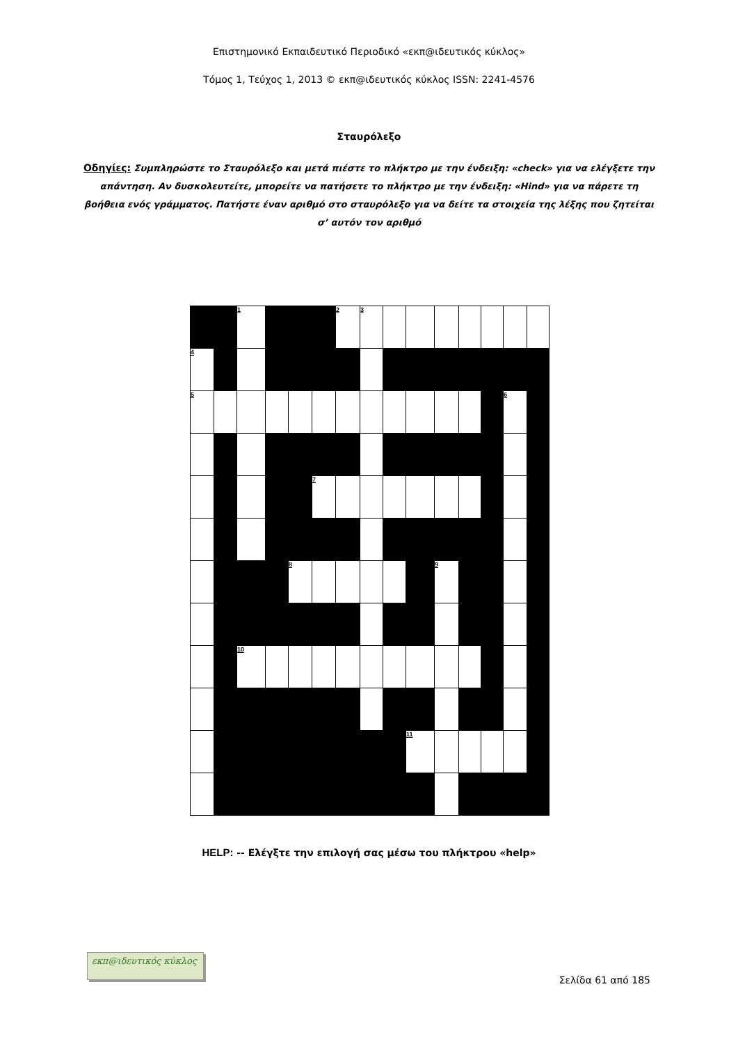Επιστημονικό Εκπαιδευτικό Περιοδικό «εκπ@ιδευτικός κύκλος»
Τόμος 1, Τεύχος 1, 2013 © εκπ@ιδευτικός κύκλος ISSN: 2241-4576
Σταυρόλεξο
Οδηγίες: Συμπληρώστε το Σταυρόλεξο και μετά πιέστε το πλήκτρο με την ένδειξη: «check» για να ελέγξετε την απάντηση. Αν δυσκολευτείτε, μπορείτε να πατήσετε το πλήκτρο με την ένδειξη: «Hind» για να πάρετε τη βοήθεια ενός γράμματος. Πατήστε έναν αριθμό στο σταυρόλεξο για να δείτε τα στοιχεία της λέξης που ζητείται σ’ αυτόν τον αριθμό
| | | 1 | | | | 2 | 3 | | | | | | | |
| 4 | | | | | | | | | | | | | | |
| 5 | | | | | | | | | | | | | 6 | |
| | | | | | 7 | | | | | | | | | |
| | | | | 8 | | | | | | 9 | | | | |
| | | 10 | | | | | | | | | | | | |
| | | | | | | | | | 11 | | | | | |
HELP: -- Ελέγξτε την επιλογή σας μέσω του πλήκτρου «help»
εκπ@ιδευτικός κύκλος
Σελίδα 61 από 185